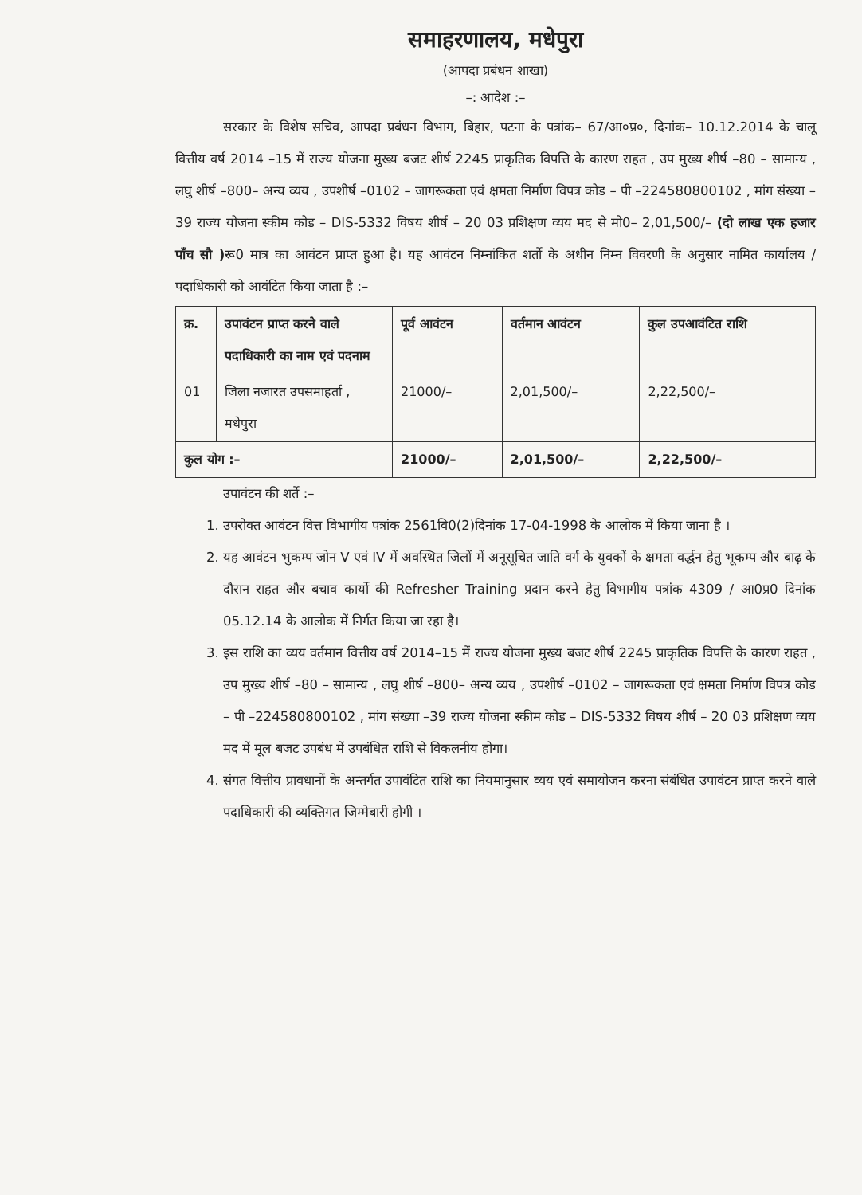समाहरणालय, मधेपुरा
(आपदा प्रबंधन शाखा)
–: आदेश :–
सरकार के विशेष सचिव, आपदा प्रबंधन विभाग, बिहार, पटना के पत्रांक– 67/आ०प्र०, दिनांक– 10.12.2014 के चालू वित्तीय वर्ष 2014 –15 में राज्य योजना मुख्य बजट शीर्ष 2245 प्राकृतिक विपत्ति के कारण राहत , उप मुख्य शीर्ष –80 – सामान्य , लघु शीर्ष –800– अन्य व्यय , उपशीर्ष –0102 – जागरूकता एवं क्षमता निर्माण विपत्र कोड – पी –224580800102 , मांग संख्या –39 राज्य योजना स्कीम कोड – DIS-5332 विषय शीर्ष – 20 03 प्रशिक्षण व्यय मद से मो0– 2,01,500/– (दो लाख एक हजार पाँच सौ ) रू0 मात्र का आवंटन प्राप्त हुआ है। यह आवंटन निम्नांकित शर्तो के अधीन निम्न विवरणी के अनुसार नामित कार्यालय / पदाधिकारी को आवंटित किया जाता है :–
| क्र. | उपावंटन प्राप्त करने वाले पदाधिकारी का नाम एवं पदनाम | पूर्व आवंटन | वर्तमान आवंटन | कुल उपआवंटित राशि |
| --- | --- | --- | --- | --- |
| 01 | जिला नजारत उपसमाहर्ता , मधेपुरा | 21000/– | 2,01,500/– | 2,22,500/– |
| कुल योग :– | | 21000/– | 2,01,500/– | 2,22,500/– |
उपावंटन की शर्ते :–
1. उपरोक्त आवंटन वित्त विभागीय पत्रांक 2561वि0(2)दिनांक 17-04-1998 के आलोक में किया जाना है ।
2. यह आवंटन भुकम्प जोन V एवं IV में अवस्थित जिलों में अनूसूचित जाति वर्ग के युवकों के क्षमता वर्द्धन हेतु भूकम्प और बाढ़ के दौरान राहत और बचाव कार्यो की Refresher Training प्रदान करने हेतु विभागीय पत्रांक 4309 / आ0प्र0 दिनांक 05.12.14 के आलोक में निर्गत किया जा रहा है।
3. इस राशि का व्यय वर्तमान वित्तीय वर्ष 2014–15 में राज्य योजना मुख्य बजट शीर्ष 2245 प्राकृतिक विपत्ति के कारण राहत , उप मुख्य शीर्ष –80 – सामान्य , लघु शीर्ष –800– अन्य व्यय , उपशीर्ष –0102 – जागरूकता एवं क्षमता निर्माण विपत्र कोड – पी –224580800102 , मांग संख्या –39 राज्य योजना स्कीम कोड – DIS-5332 विषय शीर्ष – 20 03 प्रशिक्षण व्यय मद में मूल बजट उपबंध में उपबंधित राशि से विकलनीय होगा।
4. संगत वित्तीय प्रावधानों के अन्तर्गत उपावंटित राशि का नियमानुसार व्यय एवं समायोजन करना संबंधित उपावंटन प्राप्त करने वाले पदाधिकारी की व्यक्तिगत जिम्मेबारी होगी ।